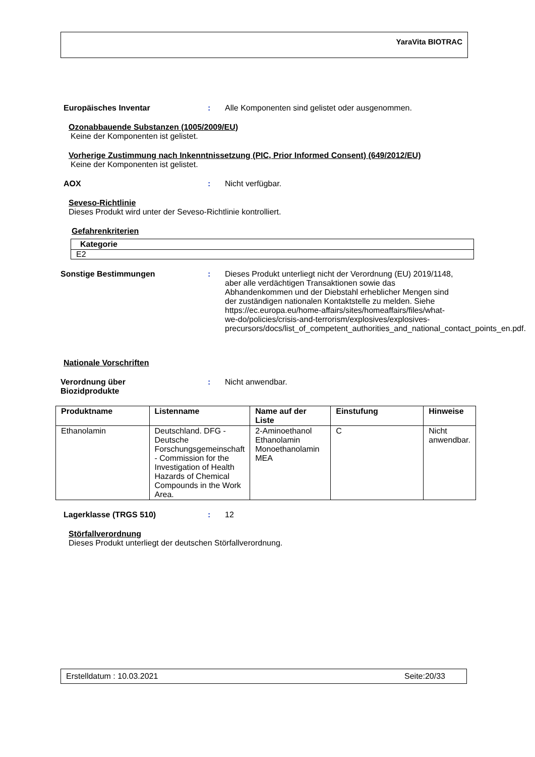YaraVita BIOTRAC
Europäisches Inventar : Alle Komponenten sind gelistet oder ausgenommen.
Ozonabbauende Substanzen (1005/2009/EU)
Keine der Komponenten ist gelistet.
Vorherige Zustimmung nach Inkenntnissetzung (PIC, Prior Informed Consent) (649/2012/EU)
Keine der Komponenten ist gelistet.
AOX : Nicht verfügbar.
Seveso-Richtlinie
Dieses Produkt wird unter der Seveso-Richtlinie kontrolliert.
Gefahrenkriterien
| Kategorie |
| --- |
| E2 |
Sonstige Bestimmungen : Dieses Produkt unterliegt nicht der Verordnung (EU) 2019/1148, aber alle verdächtigen Transaktionen sowie das Abhandenkommen und der Diebstahl erheblicher Mengen sind der zuständigen nationalen Kontaktstelle zu melden. Siehe https://ec.europa.eu/home-affairs/sites/homeaffairs/files/what-we-do/policies/crisis-and-terrorism/explosives/explosives-precursors/docs/list_of_competent_authorities_and_national_contact_points_en.pdf.
Nationale Vorschriften
Verordnung über
Biozidprodukte
: Nicht anwendbar.
| Produktname | Listenname | Name auf der Liste | Einstufung | Hinweise |
| --- | --- | --- | --- | --- |
| Ethanolamin | Deutschland. DFG - Deutsche Forschungsgemeinschaft - Commission for the Investigation of Health Hazards of Chemical Compounds in the Work Area. | 2-Aminoethanol Ethanolamin Monoethanolamin MEA | C | Nicht anwendbar. |
Lagerklasse (TRGS 510) : 12
Störfallverordnung
Dieses Produkt unterliegt der deutschen Störfallverordnung.
Erstelldatum : 10.03.2021 Seite:20/33